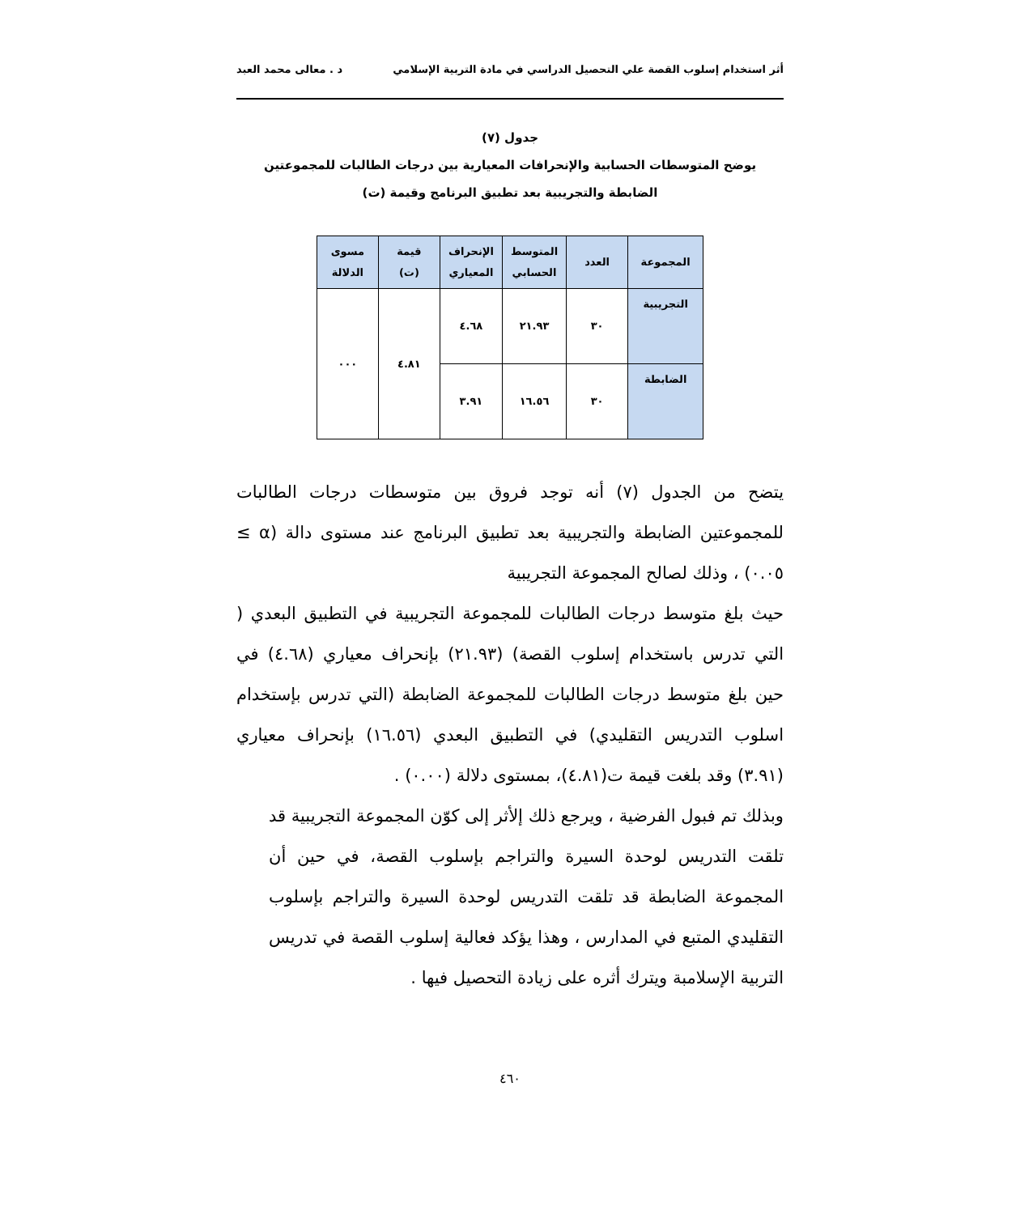أثر استخدام إسلوب القصة علي التحصيل الدراسي في مادة التربية الإسلامي د . معالى محمد العبد
جدول (٧)
يوضح المتوسطات الحسابية والإنحرافات المعيارية بين درجات الطالبات للمجموعتين
الضابطة والتجريبية بعد تطبيق البرنامج وقيمة (ت)
| المجموعة | العدد | المتوسط الحسابي | الإنحراف المعياري | قيمة (ت) | مسوى الدلالة |
| --- | --- | --- | --- | --- | --- |
| التجريبية | ٣٠ | ٢١.٩٣ | ٤.٦٨ | ٤.٨١ | ٠٠٠ |
| الضابطة | ٣٠ | ١٦.٥٦ | ٣.٩١ | | |
يتضح من الجدول (٧) أنه توجد فروق بين متوسطات درجات الطالبات للمجموعتين الضابطة والتجريبية بعد تطبيق البرنامج عند مستوى دالة (α ≥ ٠.٠٥) ، وذلك لصالح المجموعة التجريبية
حيث بلغ متوسط درجات الطالبات للمجموعة التجريبية في التطبيق البعدي ( التي تدرس باستخدام إسلوب القصة) (٢١.٩٣) بإنحراف معياري (٤.٦٨) في حين بلغ متوسط درجات الطالبات للمجموعة الضابطة (التي تدرس بإستخدام اسلوب التدريس التقليدي) في التطبيق البعدي (١٦.٥٦) بإنحراف معياري (٣.٩١) وقد بلغت قيمة ت(٤.٨١)، بمستوى دلالة (٠.٠٠) .
وبذلك تم فبول الفرضية ، ويرجع ذلك إلأثر إلى كوّن المجموعة التجريبية قد تلقت التدريس لوحدة السيرة والتراجم بإسلوب القصة، في حين أن المجموعة الضابطة قد تلقت التدريس لوحدة السيرة والتراجم بإسلوب التقليدي المتبع في المدارس ، وهذا يؤكد فعالية إسلوب القصة في تدريس التربية الإسلامبة ويترك أثره على زيادة التحصيل فيها .
٤٦٠